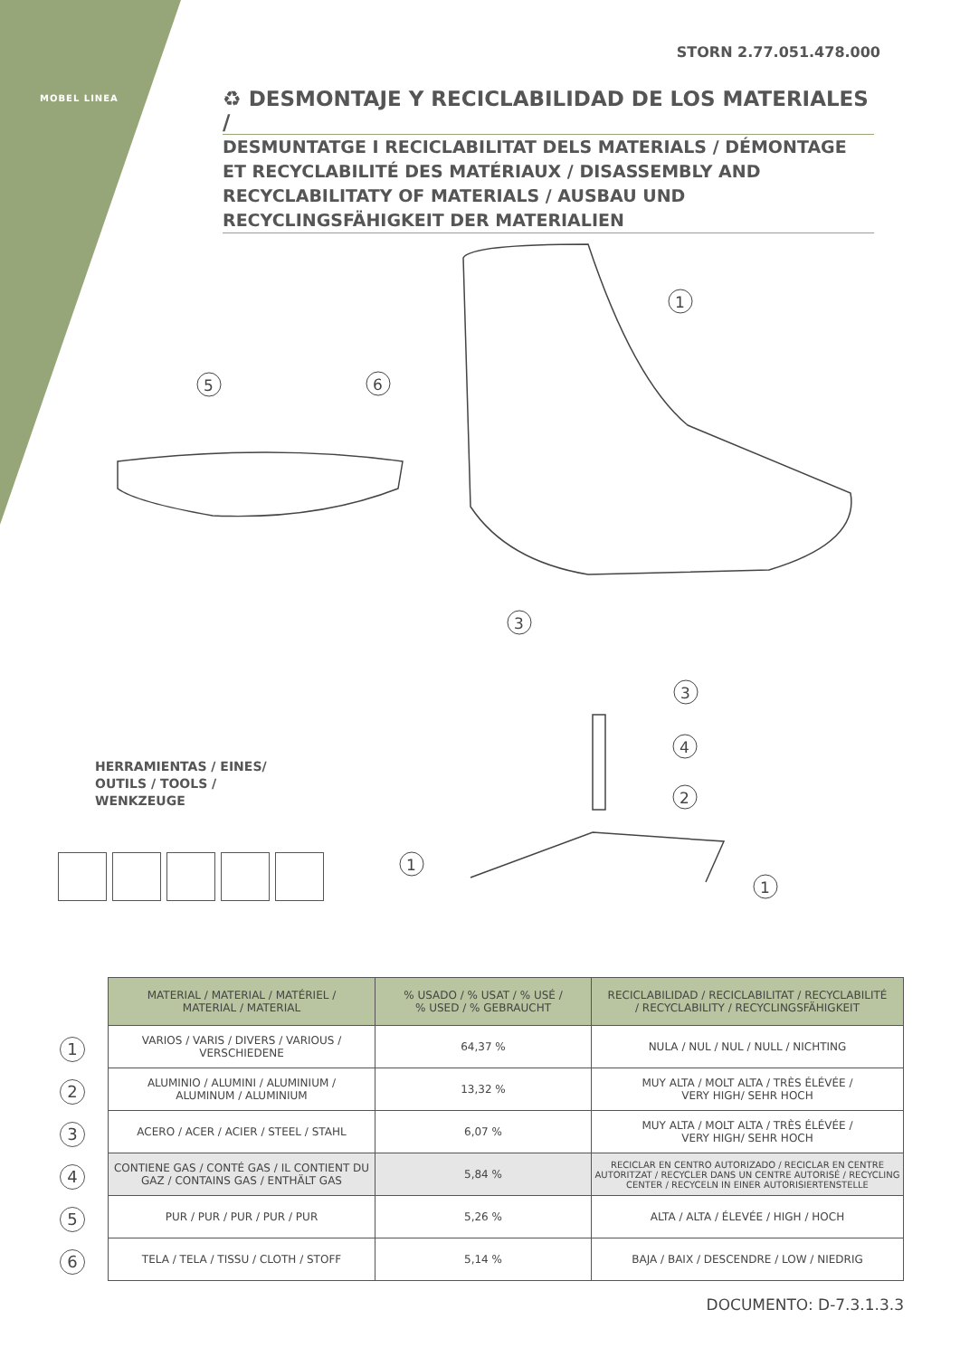MOBEL LINEA
STORN 2.77.051.478.000
♻ DESMONTAJE Y RECICLABILIDAD DE LOS MATERIALES /
DESMUNTATGE I RECICLABILITAT DELS MATERIALS / DÉMONTAGE ET RECYCLABILITÉ DES MATÉRIAUX / DISASSEMBLY AND RECYCLABILITATY OF MATERIALS / AUSBAU UND RECYCLINGSFÄHIGKEIT DER MATERIALIEN
1
5
6
3
3
4
2
1
1
HERRAMIENTAS / EINES/
OUTILS / TOOLS /
WENKZEUGE
1
2
3
4
5
6
| MATERIAL / MATERIAL / MATÉRIEL / MATERIAL / MATERIAL | % USADO / % USAT / % USÉ / % USED / % GEBRAUCHT | RECICLABILIDAD / RECICLABILITAT / RECYCLABILITÉ / RECYCLABILITY / RECYCLINGSFÄHIGKEIT |
| --- | --- | --- |
| VARIOS / VARIS / DIVERS / VARIOUS / VERSCHIEDENE | 64,37 % | NULA / NUL / NUL / NULL / NICHTING |
| ALUMINIO / ALUMINI / ALUMINIUM / ALUMINUM / ALUMINIUM | 13,32 % | MUY ALTA / MOLT ALTA / TRÈS ÉLÉVÉE / VERY HIGH/ SEHR HOCH |
| ACERO / ACER / ACIER / STEEL / STAHL | 6,07 % | MUY ALTA / MOLT ALTA / TRÈS ÉLÉVÉE / VERY HIGH/ SEHR HOCH |
| CONTIENE GAS / CONTÉ GAS / IL CONTIENT DU GAZ / CONTAINS GAS / ENTHÄLT GAS | 5,84 % | RECICLAR EN CENTRO AUTORIZADO / RECICLAR EN CENTRE AUTORITZAT / RECYCLER DANS UN CENTRE AUTORISÉ / RECYCLING CENTER / RECYCELN IN EINER AUTORISIERTENSTELLE |
| PUR / PUR / PUR / PUR / PUR | 5,26 % | ALTA / ALTA / ÉLEVÉE / HIGH / HOCH |
| TELA / TELA / TISSU / CLOTH / STOFF | 5,14 % | BAJA / BAIX / DESCENDRE / LOW / NIEDRIG |
DOCUMENTO: D-7.3.1.3.3